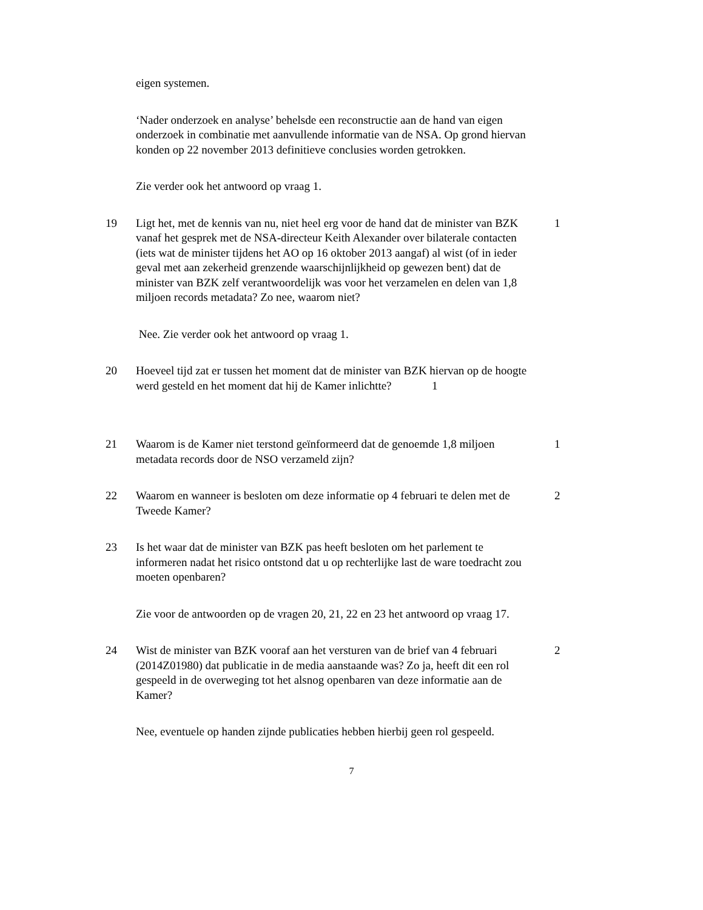eigen systemen.
‘Nader onderzoek en analyse’ behelsde een reconstructie aan de hand van eigen onderzoek in combinatie met aanvullende informatie van de NSA. Op grond hiervan konden op 22 november 2013 definitieve conclusies worden getrokken.
Zie verder ook het antwoord op vraag 1.
19 Ligt het, met de kennis van nu, niet heel erg voor de hand dat de minister van BZK vanaf het gesprek met de NSA-directeur Keith Alexander over bilaterale contacten (iets wat de minister tijdens het AO op 16 oktober 2013 aangaf) al wist (of in ieder geval met aan zekerheid grenzende waarschijnlijkheid op gewezen bent) dat de minister van BZK zelf verantwoordelijk was voor het verzamelen en delen van 1,8 miljoen records metadata? Zo nee, waarom niet?
1
Nee. Zie verder ook het antwoord op vraag 1.
20 Hoeveel tijd zat er tussen het moment dat de minister van BZK hiervan op de hoogte werd gesteld en het moment dat hij de Kamer inlichtte? 1
21 Waarom is de Kamer niet terstond geïnformeerd dat de genoemde 1,8 miljoen metadata records door de NSO verzameld zijn?
1
22 Waarom en wanneer is besloten om deze informatie op 4 februari te delen met de Tweede Kamer?
2
23 Is het waar dat de minister van BZK pas heeft besloten om het parlement te informeren nadat het risico ontstond dat u op rechterlijke last de ware toedracht zou moeten openbaren?
Zie voor de antwoorden op de vragen 20, 21, 22 en 23 het antwoord op vraag 17.
24 Wist de minister van BZK vooraf aan het versturen van de brief van 4 februari (2014Z01980) dat publicatie in de media aanstaande was? Zo ja, heeft dit een rol gespeeld in de overweging tot het alsnog openbaren van deze informatie aan de Kamer?
2
Nee, eventuele op handen zijnde publicaties hebben hierbij geen rol gespeeld.
7